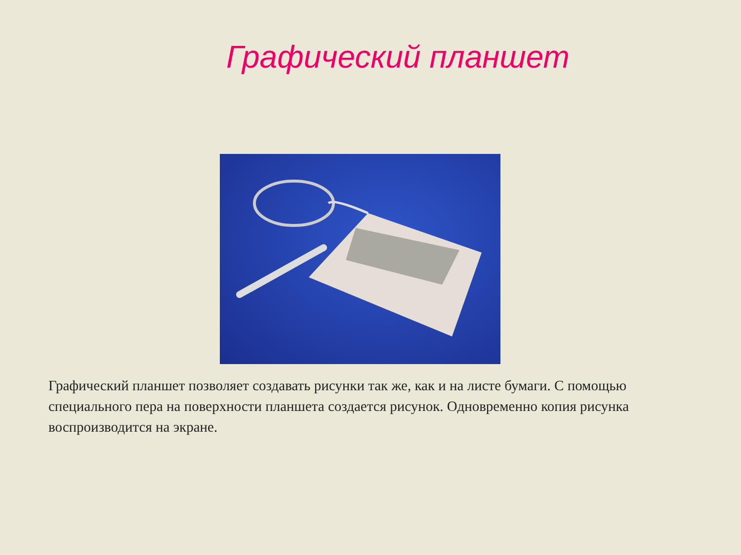Графический планшет
Графический планшет позволяет создавать рисунки так же, как и на листе бумаги. С помощью специального пера на поверхности планшета создается рисунок. Одновременно копия рисунка воспроизводится на экране.